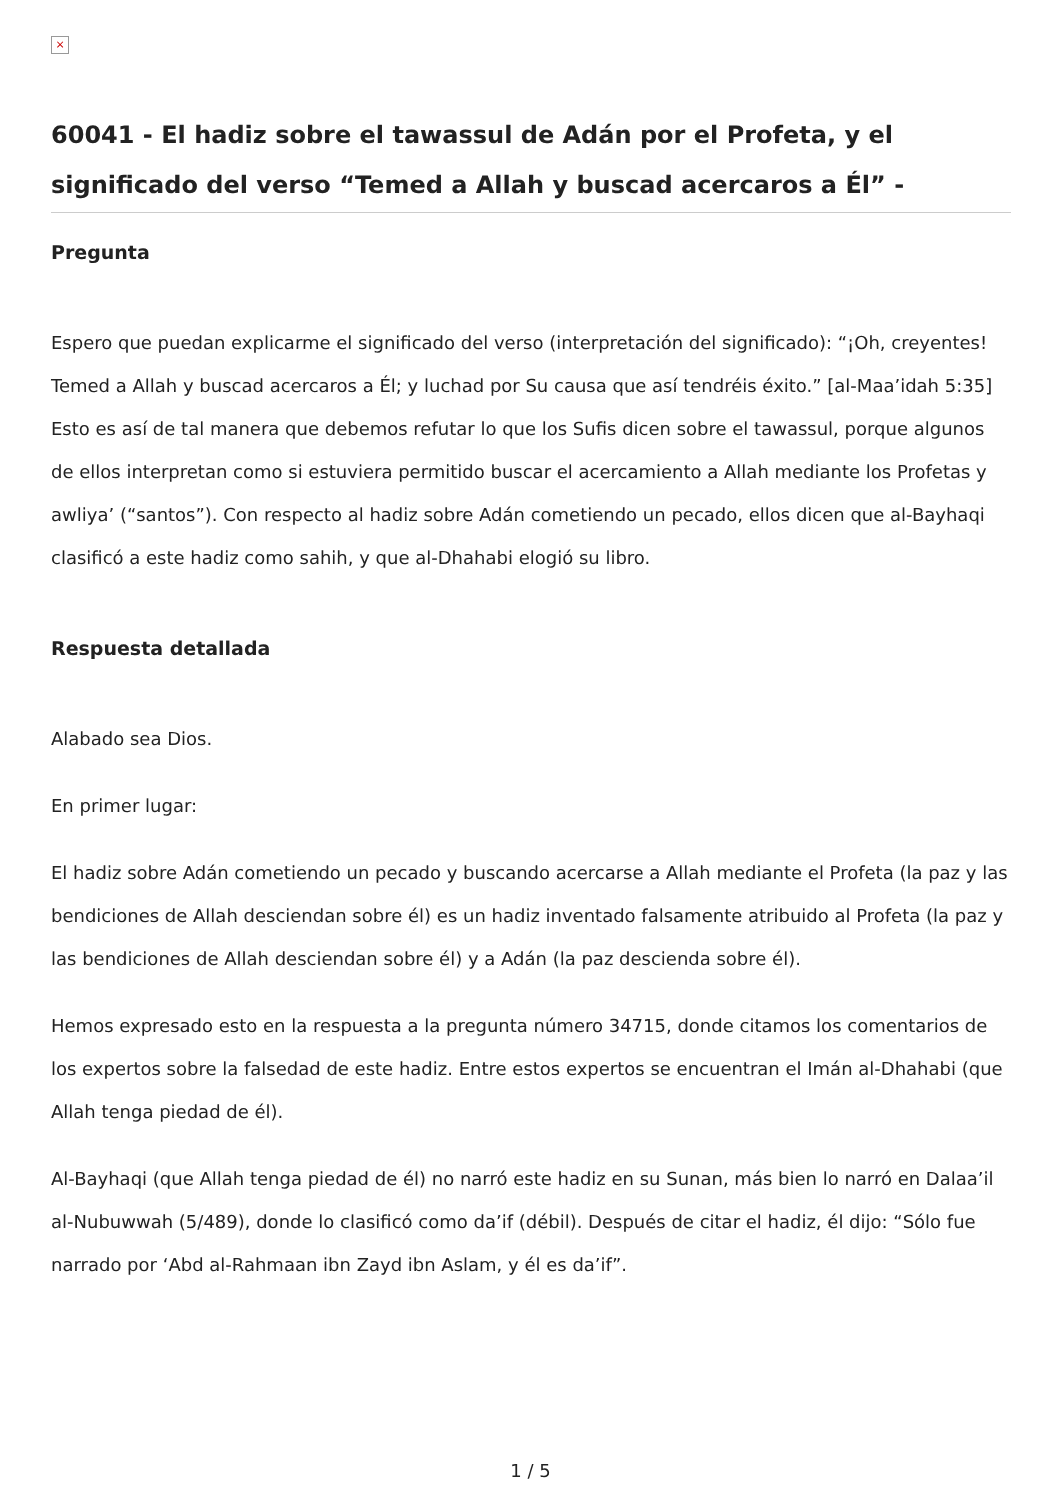×
60041 - El hadiz sobre el tawassul de Adán por el Profeta, y el significado del verso “Temed a Allah y buscad acercaros a Él” -
Pregunta
Espero que puedan explicarme el significado del verso (interpretación del significado): “¡Oh, creyentes! Temed a Allah y buscad acercaros a Él; y luchad por Su causa que así tendréis éxito.” [al-Maa’idah 5:35]
Esto es así de tal manera que debemos refutar lo que los Sufis dicen sobre el tawassul, porque algunos de ellos interpretan como si estuviera permitido buscar el acercamiento a Allah mediante los Profetas y awliya’ (“santos”). Con respecto al hadiz sobre Adán cometiendo un pecado, ellos dicen que al-Bayhaqi clasificó a este hadiz como sahih, y que al-Dhahabi elogió su libro.
Respuesta detallada
Alabado sea Dios.
En primer lugar:
El hadiz sobre Adán cometiendo un pecado y buscando acercarse a Allah mediante el Profeta (la paz y las bendiciones de Allah desciendan sobre él) es un hadiz inventado falsamente atribuido al Profeta (la paz y las bendiciones de Allah desciendan sobre él) y a Adán (la paz descienda sobre él).
Hemos expresado esto en la respuesta a la pregunta número 34715, donde citamos los comentarios de los expertos sobre la falsedad de este hadiz. Entre estos expertos se encuentran el Imán al-Dhahabi (que Allah tenga piedad de él).
Al-Bayhaqi (que Allah tenga piedad de él) no narró este hadiz en su Sunan, más bien lo narró en Dalaa’il al-Nubuwwah (5/489), donde lo clasificó como da’if (débil). Después de citar el hadiz, él dijo: “Sólo fue narrado por ‘Abd al-Rahmaan ibn Zayd ibn Aslam, y él es da’if”.
1 / 5